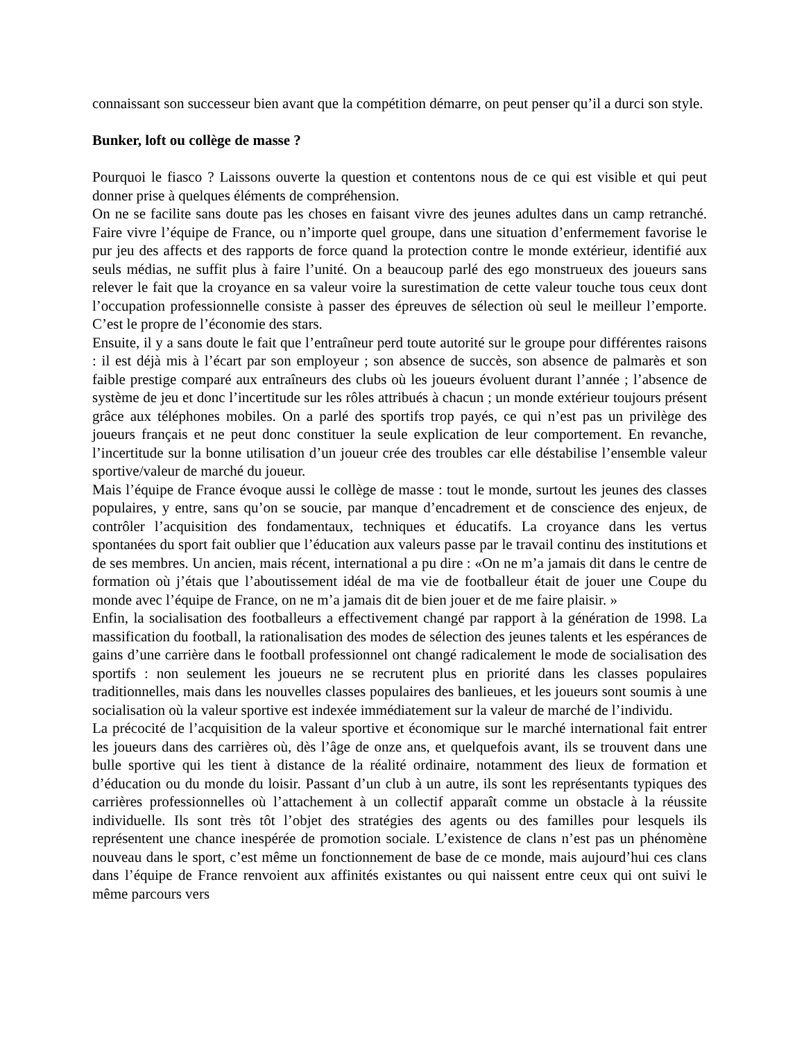connaissant son successeur bien avant que la compétition démarre, on peut penser qu’il a durci son style.
Bunker, loft ou collège de masse ?
Pourquoi le fiasco ? Laissons ouverte la question et contentons nous de ce qui est visible et qui peut donner prise à quelques éléments de compréhension.
On ne se facilite sans doute pas les choses en faisant vivre des jeunes adultes dans un camp retranché. Faire vivre l’équipe de France, ou n’importe quel groupe, dans une situation d’enfermement favorise le pur jeu des affects et des rapports de force quand la protection contre le monde extérieur, identifié aux seuls médias, ne suffit plus à faire l’unité. On a beaucoup parlé des ego monstrueux des joueurs sans relever le fait que la croyance en sa valeur voire la surestimation de cette valeur touche tous ceux dont l’occupation professionnelle consiste à passer des épreuves de sélection où seul le meilleur l’emporte. C’est le propre de l’économie des stars.
Ensuite, il y a sans doute le fait que l’entraîneur perd toute autorité sur le groupe pour différentes raisons : il est déjà mis à l’écart par son employeur ; son absence de succès, son absence de palmarès et son faible prestige comparé aux entraîneurs des clubs où les joueurs évoluent durant l’année ; l’absence de système de jeu et donc l’incertitude sur les rôles attribués à chacun ; un monde extérieur toujours présent grâce aux téléphones mobiles. On a parlé des sportifs trop payés, ce qui n’est pas un privilège des joueurs français et ne peut donc constituer la seule explication de leur comportement. En revanche, l’incertitude sur la bonne utilisation d’un joueur crée des troubles car elle déstabilise l’ensemble valeur sportive/valeur de marché du joueur.
Mais l’équipe de France évoque aussi le collège de masse : tout le monde, surtout les jeunes des classes populaires, y entre, sans qu’on se soucie, par manque d’encadrement et de conscience des enjeux, de contrôler l’acquisition des fondamentaux, techniques et éducatifs. La croyance dans les vertus spontanées du sport fait oublier que l’éducation aux valeurs passe par le travail continu des institutions et de ses membres. Un ancien, mais récent, international a pu dire : «On ne m’a jamais dit dans le centre de formation où j’étais que l’aboutissement idéal de ma vie de footballeur était de jouer une Coupe du monde avec l’équipe de France, on ne m’a jamais dit de bien jouer et de me faire plaisir. »
Enfin, la socialisation des footballeurs a effectivement changé par rapport à la génération de 1998. La massification du football, la rationalisation des modes de sélection des jeunes talents et les espérances de gains d’une carrière dans le football professionnel ont changé radicalement le mode de socialisation des sportifs : non seulement les joueurs ne se recrutent plus en priorité dans les classes populaires traditionnelles, mais dans les nouvelles classes populaires des banlieues, et les joueurs sont soumis à une socialisation où la valeur sportive est indexée immédiatement sur la valeur de marché de l’individu.
La précocité de l’acquisition de la valeur sportive et économique sur le marché international fait entrer les joueurs dans des carrières où, dès l’âge de onze ans, et quelquefois avant, ils se trouvent dans une bulle sportive qui les tient à distance de la réalité ordinaire, notamment des lieux de formation et d’éducation ou du monde du loisir. Passant d’un club à un autre, ils sont les représentants typiques des carrières professionnelles où l’attachement à un collectif apparaît comme un obstacle à la réussite individuelle. Ils sont très tôt l’objet des stratégies des agents ou des familles pour lesquels ils représentent une chance inespérée de promotion sociale. L’existence de clans n’est pas un phénomène nouveau dans le sport, c’est même un fonctionnement de base de ce monde, mais aujourd’hui ces clans dans l’équipe de France renvoient aux affinités existantes ou qui naissent entre ceux qui ont suivi le même parcours vers